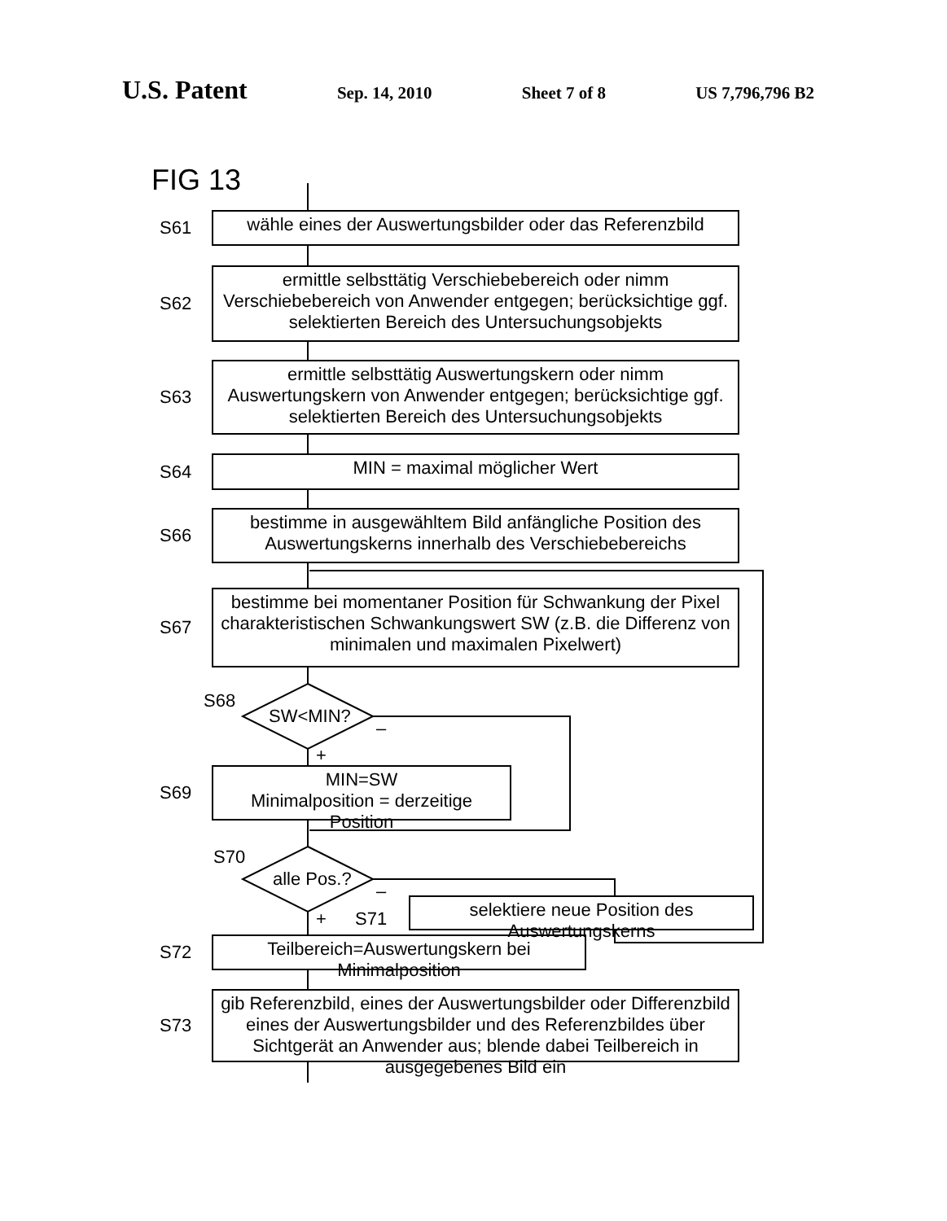U.S. Patent Sep. 14, 2010 Sheet 7 of 8 US 7,796,796 B2
FIG 13
S61
wähle eines der Auswertungsbilder oder das Referenzbild
S62
ermittle selbsttätig Verschiebebereich oder nimm Verschiebebereich von Anwender entgegen; berücksichtige ggf. selektierten Bereich des Untersuchungsobjekts
S63
ermittle selbsttätig Auswertungskern oder nimm Auswertungskern von Anwender entgegen; berücksichtige ggf. selektierten Bereich des Untersuchungsobjekts
S64
MIN = maximal möglicher Wert
S66
bestimme in ausgewähltem Bild anfängliche Position des Auswertungskerns innerhalb des Verschiebebereichs
S67
bestimme bei momentaner Position für Schwankung der Pixel charakteristischen Schwankungswert SW (z.B. die Differenz von minimalen und maximalen Pixelwert)
S68
SW<MIN?
–
+
S69
MIN=SW
Minimalposition = derzeitige Position
S70
alle Pos.?
–
+ S71
selektiere neue Position des Auswertungskerns
S72
Teilbereich=Auswertungskern bei Minimalposition
S73
gib Referenzbild, eines der Auswertungsbilder oder Differenzbild eines der Auswertungsbilder und des Referenzbildes über Sichtgerät an Anwender aus; blende dabei Teilbereich in ausgegebenes Bild ein